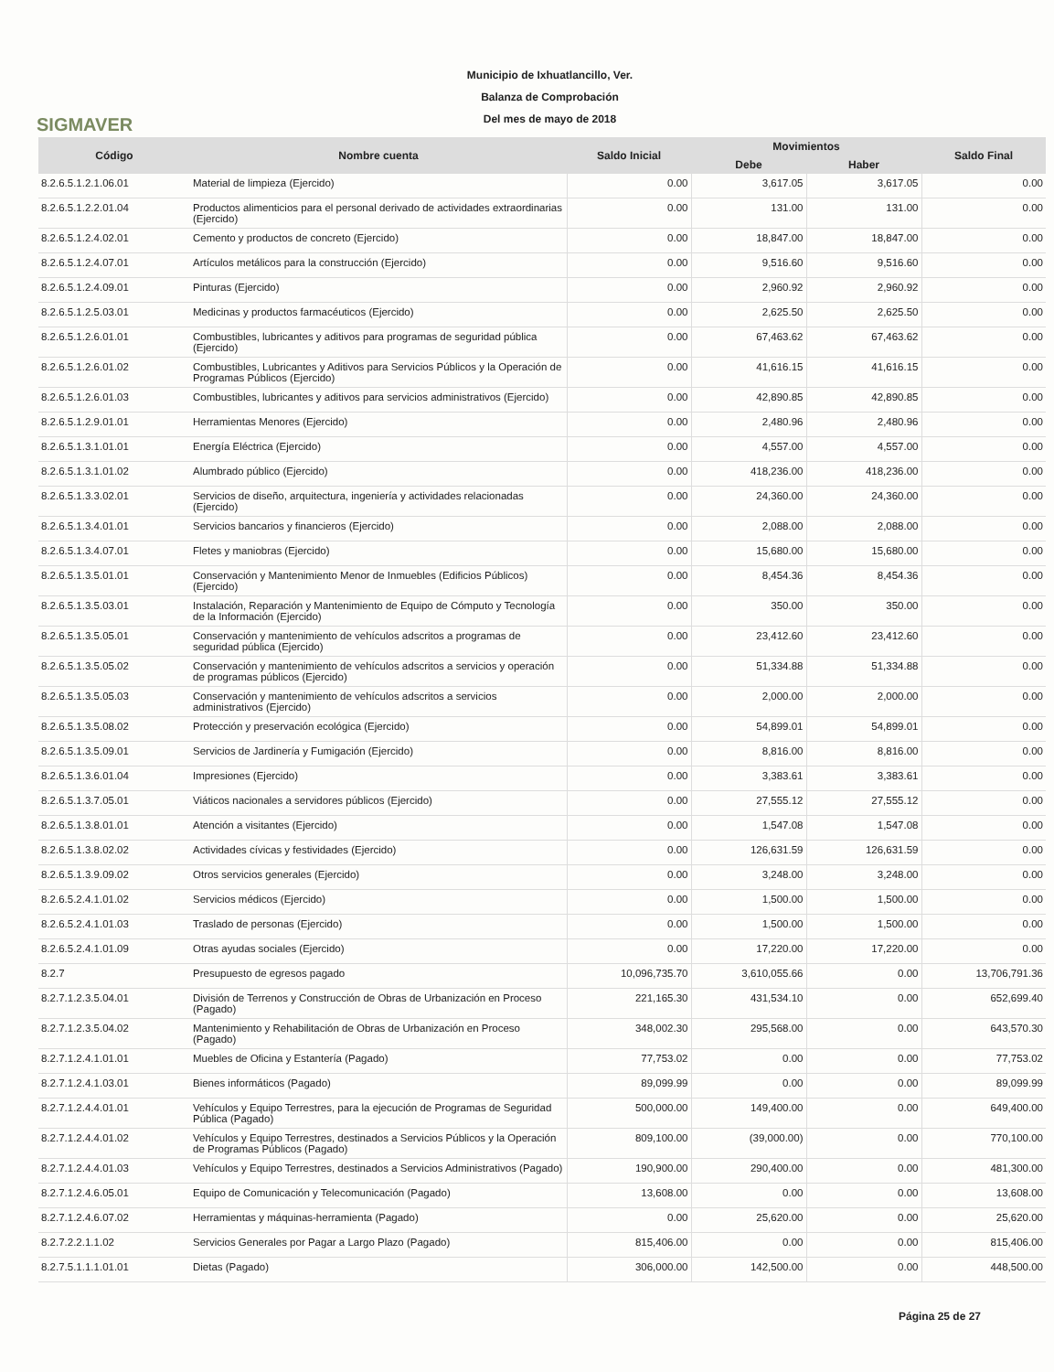SIGMAVER
Municipio de Ixhuatlancillo, Ver.
Balanza de Comprobación
Del mes de mayo de 2018
| Código | Nombre cuenta | Saldo Inicial | Movimientos | | Saldo Final |
| --- | --- | --- | --- | --- | --- |
| | | | Debe | Haber | |
| 8.2.6.5.1.2.1.06.01 | Material de limpieza (Ejercido) | 0.00 | 3,617.05 | 3,617.05 | 0.00 |
| 8.2.6.5.1.2.2.01.04 | Productos alimenticios para el personal derivado de actividades extraordinarias (Ejercido) | 0.00 | 131.00 | 131.00 | 0.00 |
| 8.2.6.5.1.2.4.02.01 | Cemento y productos de concreto (Ejercido) | 0.00 | 18,847.00 | 18,847.00 | 0.00 |
| 8.2.6.5.1.2.4.07.01 | Artículos metálicos para la construcción (Ejercido) | 0.00 | 9,516.60 | 9,516.60 | 0.00 |
| 8.2.6.5.1.2.4.09.01 | Pinturas (Ejercido) | 0.00 | 2,960.92 | 2,960.92 | 0.00 |
| 8.2.6.5.1.2.5.03.01 | Medicinas y productos farmacéuticos (Ejercido) | 0.00 | 2,625.50 | 2,625.50 | 0.00 |
| 8.2.6.5.1.2.6.01.01 | Combustibles, lubricantes y aditivos para programas de seguridad pública (Ejercido) | 0.00 | 67,463.62 | 67,463.62 | 0.00 |
| 8.2.6.5.1.2.6.01.02 | Combustibles, Lubricantes y Aditivos para Servicios Públicos y la Operación de Programas Públicos (Ejercido) | 0.00 | 41,616.15 | 41,616.15 | 0.00 |
| 8.2.6.5.1.2.6.01.03 | Combustibles, lubricantes y aditivos para servicios administrativos (Ejercido) | 0.00 | 42,890.85 | 42,890.85 | 0.00 |
| 8.2.6.5.1.2.9.01.01 | Herramientas Menores (Ejercido) | 0.00 | 2,480.96 | 2,480.96 | 0.00 |
| 8.2.6.5.1.3.1.01.01 | Energía Eléctrica (Ejercido) | 0.00 | 4,557.00 | 4,557.00 | 0.00 |
| 8.2.6.5.1.3.1.01.02 | Alumbrado público (Ejercido) | 0.00 | 418,236.00 | 418,236.00 | 0.00 |
| 8.2.6.5.1.3.3.02.01 | Servicios de diseño, arquitectura, ingeniería y actividades relacionadas (Ejercido) | 0.00 | 24,360.00 | 24,360.00 | 0.00 |
| 8.2.6.5.1.3.4.01.01 | Servicios bancarios y financieros (Ejercido) | 0.00 | 2,088.00 | 2,088.00 | 0.00 |
| 8.2.6.5.1.3.4.07.01 | Fletes y maniobras (Ejercido) | 0.00 | 15,680.00 | 15,680.00 | 0.00 |
| 8.2.6.5.1.3.5.01.01 | Conservación y Mantenimiento Menor de Inmuebles (Edificios Públicos) (Ejercido) | 0.00 | 8,454.36 | 8,454.36 | 0.00 |
| 8.2.6.5.1.3.5.03.01 | Instalación, Reparación y Mantenimiento de Equipo de Cómputo y Tecnología de la Información (Ejercido) | 0.00 | 350.00 | 350.00 | 0.00 |
| 8.2.6.5.1.3.5.05.01 | Conservación y mantenimiento de vehículos adscritos a programas de seguridad pública (Ejercido) | 0.00 | 23,412.60 | 23,412.60 | 0.00 |
| 8.2.6.5.1.3.5.05.02 | Conservación y mantenimiento de vehículos adscritos a servicios y operación de programas públicos (Ejercido) | 0.00 | 51,334.88 | 51,334.88 | 0.00 |
| 8.2.6.5.1.3.5.05.03 | Conservación y mantenimiento de vehículos adscritos a servicios administrativos (Ejercido) | 0.00 | 2,000.00 | 2,000.00 | 0.00 |
| 8.2.6.5.1.3.5.08.02 | Protección y preservación ecológica (Ejercido) | 0.00 | 54,899.01 | 54,899.01 | 0.00 |
| 8.2.6.5.1.3.5.09.01 | Servicios de Jardinería y Fumigación (Ejercido) | 0.00 | 8,816.00 | 8,816.00 | 0.00 |
| 8.2.6.5.1.3.6.01.04 | Impresiones (Ejercido) | 0.00 | 3,383.61 | 3,383.61 | 0.00 |
| 8.2.6.5.1.3.7.05.01 | Viáticos nacionales a servidores públicos (Ejercido) | 0.00 | 27,555.12 | 27,555.12 | 0.00 |
| 8.2.6.5.1.3.8.01.01 | Atención a visitantes (Ejercido) | 0.00 | 1,547.08 | 1,547.08 | 0.00 |
| 8.2.6.5.1.3.8.02.02 | Actividades cívicas y festividades (Ejercido) | 0.00 | 126,631.59 | 126,631.59 | 0.00 |
| 8.2.6.5.1.3.9.09.02 | Otros servicios generales (Ejercido) | 0.00 | 3,248.00 | 3,248.00 | 0.00 |
| 8.2.6.5.2.4.1.01.02 | Servicios médicos (Ejercido) | 0.00 | 1,500.00 | 1,500.00 | 0.00 |
| 8.2.6.5.2.4.1.01.03 | Traslado de personas (Ejercido) | 0.00 | 1,500.00 | 1,500.00 | 0.00 |
| 8.2.6.5.2.4.1.01.09 | Otras ayudas sociales (Ejercido) | 0.00 | 17,220.00 | 17,220.00 | 0.00 |
| 8.2.7 | Presupuesto de egresos pagado | 10,096,735.70 | 3,610,055.66 | 0.00 | 13,706,791.36 |
| 8.2.7.1.2.3.5.04.01 | División de Terrenos y Construcción de Obras de Urbanización en Proceso (Pagado) | 221,165.30 | 431,534.10 | 0.00 | 652,699.40 |
| 8.2.7.1.2.3.5.04.02 | Mantenimiento y Rehabilitación de Obras de Urbanización en Proceso (Pagado) | 348,002.30 | 295,568.00 | 0.00 | 643,570.30 |
| 8.2.7.1.2.4.1.01.01 | Muebles de Oficina y Estantería (Pagado) | 77,753.02 | 0.00 | 0.00 | 77,753.02 |
| 8.2.7.1.2.4.1.03.01 | Bienes informáticos (Pagado) | 89,099.99 | 0.00 | 0.00 | 89,099.99 |
| 8.2.7.1.2.4.4.01.01 | Vehículos y Equipo Terrestres, para la ejecución de Programas de Seguridad Pública (Pagado) | 500,000.00 | 149,400.00 | 0.00 | 649,400.00 |
| 8.2.7.1.2.4.4.01.02 | Vehículos y Equipo Terrestres, destinados a Servicios Públicos y la Operación de Programas Públicos (Pagado) | 809,100.00 | (39,000.00) | 0.00 | 770,100.00 |
| 8.2.7.1.2.4.4.01.03 | Vehículos y Equipo Terrestres, destinados a Servicios Administrativos (Pagado) | 190,900.00 | 290,400.00 | 0.00 | 481,300.00 |
| 8.2.7.1.2.4.6.05.01 | Equipo de Comunicación y Telecomunicación (Pagado) | 13,608.00 | 0.00 | 0.00 | 13,608.00 |
| 8.2.7.1.2.4.6.07.02 | Herramientas y máquinas-herramienta (Pagado) | 0.00 | 25,620.00 | 0.00 | 25,620.00 |
| 8.2.7.2.2.1.1.02 | Servicios Generales por Pagar a Largo Plazo (Pagado) | 815,406.00 | 0.00 | 0.00 | 815,406.00 |
| 8.2.7.5.1.1.1.01.01 | Dietas (Pagado) | 306,000.00 | 142,500.00 | 0.00 | 448,500.00 |
Página 25 de 27